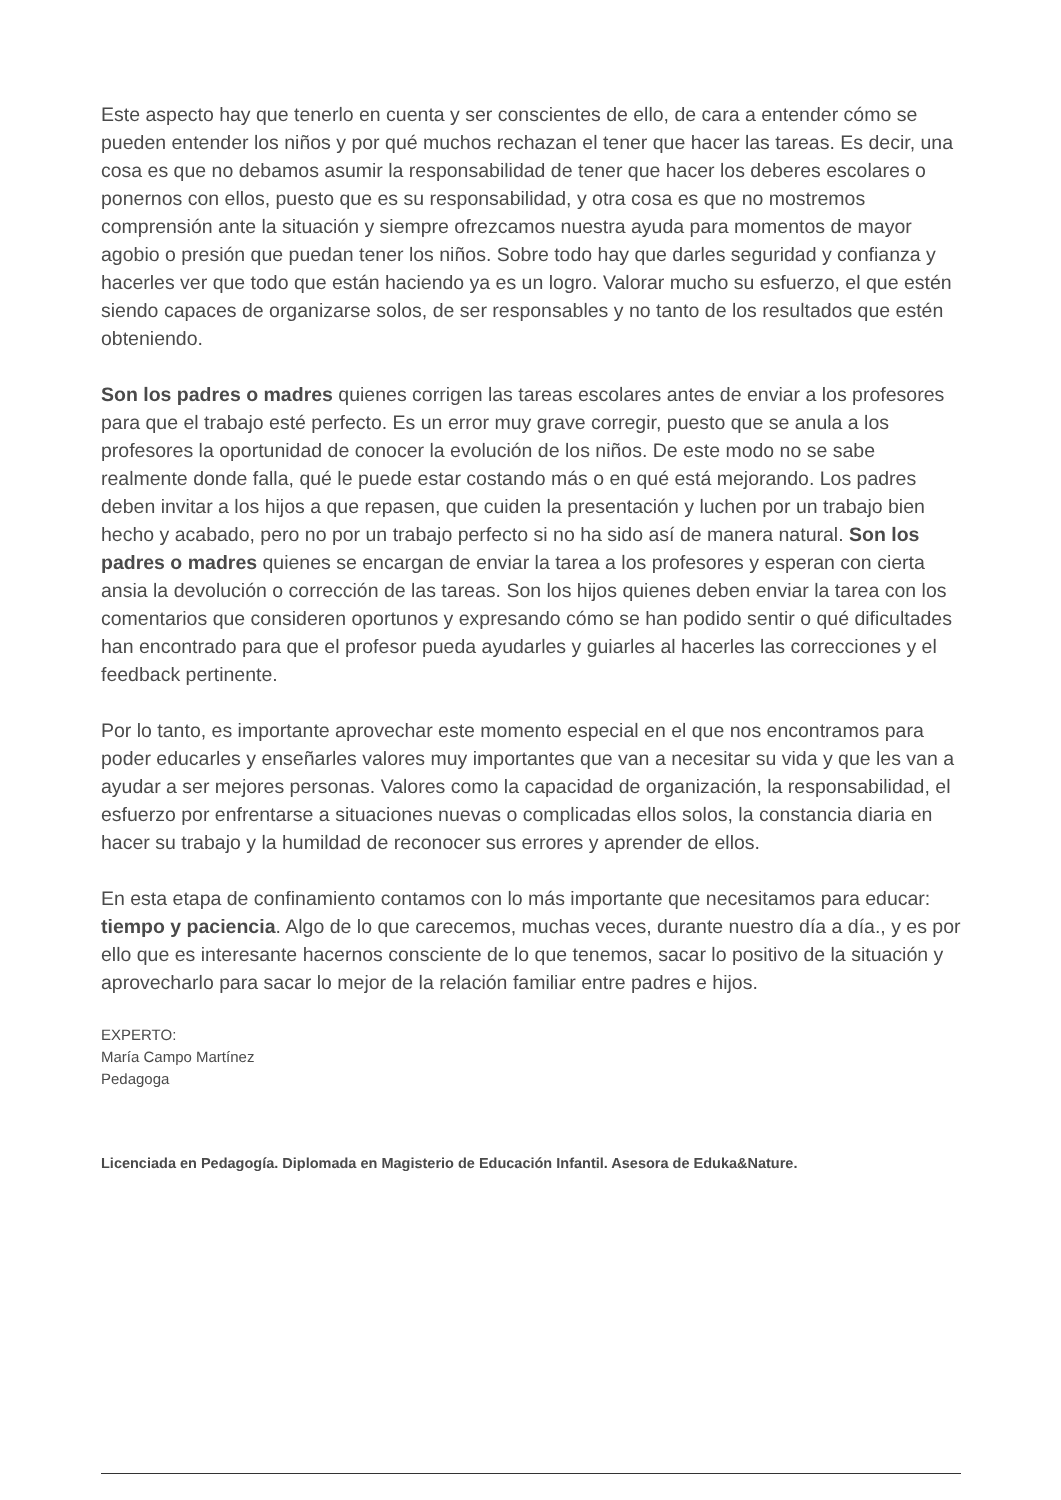Este aspecto hay que tenerlo en cuenta y ser conscientes de ello, de cara a entender cómo se pueden entender los niños y por qué muchos rechazan el tener que hacer las tareas. Es decir, una cosa es que no debamos asumir la responsabilidad de tener que hacer los deberes escolares o ponernos con ellos, puesto que es su responsabilidad, y otra cosa es que no mostremos comprensión ante la situación y siempre ofrezcamos nuestra ayuda para momentos de mayor agobio o presión que puedan tener los niños. Sobre todo hay que darles seguridad y confianza y hacerles ver que todo que están haciendo ya es un logro. Valorar mucho su esfuerzo, el que estén siendo capaces de organizarse solos, de ser responsables y no tanto de los resultados que estén obteniendo.
Son los padres o madres quienes corrigen las tareas escolares antes de enviar a los profesores para que el trabajo esté perfecto. Es un error muy grave corregir, puesto que se anula a los profesores la oportunidad de conocer la evolución de los niños. De este modo no se sabe realmente donde falla, qué le puede estar costando más o en qué está mejorando. Los padres deben invitar a los hijos a que repasen, que cuiden la presentación y luchen por un trabajo bien hecho y acabado, pero no por un trabajo perfecto si no ha sido así de manera natural. Son los padres o madres quienes se encargan de enviar la tarea a los profesores y esperan con cierta ansia la devolución o corrección de las tareas. Son los hijos quienes deben enviar la tarea con los comentarios que consideren oportunos y expresando cómo se han podido sentir o qué dificultades han encontrado para que el profesor pueda ayudarles y guiarles al hacerles las correcciones y el feedback pertinente.
Por lo tanto, es importante aprovechar este momento especial en el que nos encontramos para poder educarles y enseñarles valores muy importantes que van a necesitar su vida y que les van a ayudar a ser mejores personas. Valores como la capacidad de organización, la responsabilidad, el esfuerzo por enfrentarse a situaciones nuevas o complicadas ellos solos, la constancia diaria en hacer su trabajo y la humildad de reconocer sus errores y aprender de ellos.
En esta etapa de confinamiento contamos con lo más importante que necesitamos para educar: tiempo y paciencia. Algo de lo que carecemos, muchas veces, durante nuestro día a día., y es por ello que es interesante hacernos consciente de lo que tenemos, sacar lo positivo de la situación y aprovecharlo para sacar lo mejor de la relación familiar entre padres e hijos.
EXPERTO:
María Campo Martínez
Pedagoga
Licenciada en Pedagogía. Diplomada en Magisterio de Educación Infantil. Asesora de Eduka&Nature.